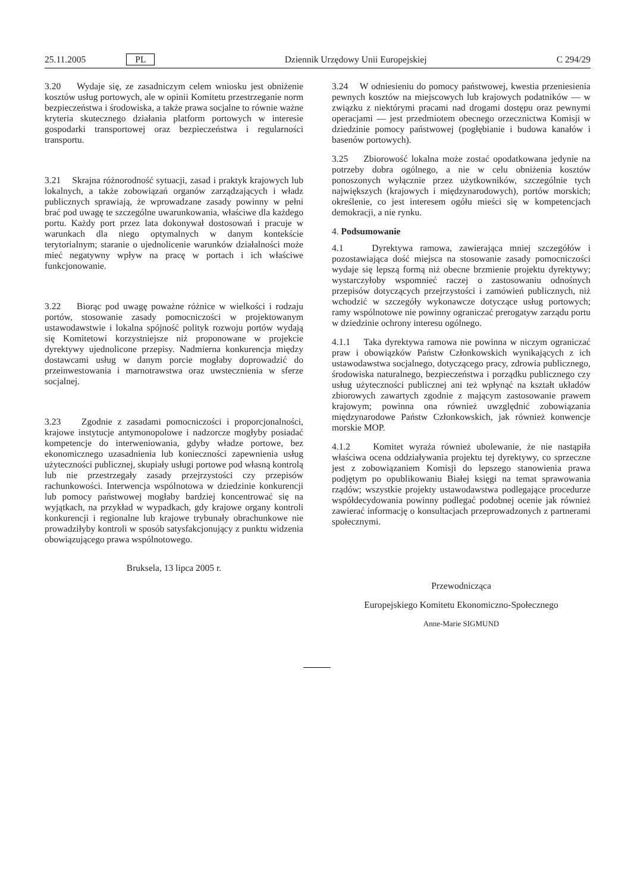25.11.2005 PL Dziennik Urzędowy Unii Europejskiej C 294/29
3.20 Wydaje się, ze zasadniczym celem wniosku jest obniżenie kosztów usług portowych, ale w opinii Komitetu przestrzeganie norm bezpieczeństwa i środowiska, a także prawa socjalne to równie ważne kryteria skutecznego działania platform portowych w interesie gospodarki transportowej oraz bezpieczeństwa i regularności transportu.
3.21 Skrajna różnorodność sytuacji, zasad i praktyk krajowych lub lokalnych, a także zobowiązań organów zarządzających i władz publicznych sprawiają, że wprowadzane zasady powinny w pełni brać pod uwagę te szczególne uwarunkowania, właściwe dla każdego portu. Każdy port przez lata dokonywał dostosowań i pracuje w warunkach dla niego optymalnych w danym kontekście terytorialnym; staranie o ujednolicenie warunków działalności może mieć negatywny wpływ na pracę w portach i ich właściwe funkcjonowanie.
3.22 Biorąc pod uwagę poważne różnice w wielkości i rodzaju portów, stosowanie zasady pomocniczości w projektowanym ustawodawstwie i lokalna spójność polityk rozwoju portów wydają się Komitetowi korzystniejsze niż proponowane w projekcie dyrektywy ujednolicone przepisy. Nadmierna konkurencja między dostawcami usług w danym porcie mogłaby doprowadzić do przeinwestowania i marnotrawstwa oraz uwstecznienia w sferze socjalnej.
3.23 Zgodnie z zasadami pomocniczości i proporcjonalności, krajowe instytucje antymonopolowe i nadzorcze mogłyby posiadać kompetencje do interweniowania, gdyby władze portowe, bez ekonomicznego uzasadnienia lub konieczności zapewnienia usług użyteczności publicznej, skupiały usługi portowe pod własną kontrolą lub nie przestrzegały zasady przejrzystości czy przepisów rachunkowości. Interwencja wspólnotowa w dziedzinie konkurencji lub pomocy państwowej mogłaby bardziej koncentrować się na wyjątkach, na przykład w wypadkach, gdy krajowe organy kontroli konkurencji i regionalne lub krajowe trybunały obrachunkowe nie prowadziłyby kontroli w sposób satysfakcjonujący z punktu widzenia obowiązującego prawa wspólnotowego.
Bruksela, 13 lipca 2005 r.
3.24 W odniesieniu do pomocy państwowej, kwestia przeniesienia pewnych kosztów na miejscowych lub krajowych podatników — w związku z niektórymi pracami nad drogami dostępu oraz pewnymi operacjami — jest przedmiotem obecnego orzecznictwa Komisji w dziedzinie pomocy państwowej (pogłębianie i budowa kanałów i basenów portowych).
3.25 Zbiorowość lokalna może zostać opodatkowana jedynie na potrzeby dobra ogólnego, a nie w celu obniżenia kosztów ponoszonych wyłącznie przez użytkowników, szczególnie tych największych (krajowych i międzynarodowych), portów morskich; określenie, co jest interesem ogółu mieści się w kompetencjach demokracji, a nie rynku.
4. Podsumowanie
4.1 Dyrektywa ramowa, zawierająca mniej szczegółów i pozostawiająca dość miejsca na stosowanie zasady pomocniczości wydaje się lepszą formą niż obecne brzmienie projektu dyrektywy; wystarczyłoby wspomnieć raczej o zastosowaniu odnośnych przepisów dotyczących przejrzystości i zamówień publicznych, niż wchodzić w szczegóły wykonawcze dotyczące usług portowych; ramy wspólnotowe nie powinny ograniczać prerogatyw zarządu portu w dziedzinie ochrony interesu ogólnego.
4.1.1 Taka dyrektywa ramowa nie powinna w niczym ograniczać praw i obowiązków Państw Członkowskich wynikających z ich ustawodawstwa socjalnego, dotyczącego pracy, zdrowia publicznego, środowiska naturalnego, bezpieczeństwa i porządku publicznego czy usług użyteczności publicznej ani też wpłynąć na kształt układów zbiorowych zawartych zgodnie z mającym zastosowanie prawem krajowym; powinna ona również uwzględnić zobowiązania międzynarodowe Państw Członkowskich, jak również konwencje morskie MOP.
4.1.2 Komitet wyraża również ubolewanie, że nie nastąpiła właściwa ocena oddziaływania projektu tej dyrektywy, co sprzeczne jest z zobowiązaniem Komisji do lepszego stanowienia prawa podjętym po opublikowaniu Białej księgi na temat sprawowania rządów; wszystkie projekty ustawodawstwa podlegające procedurze współdecydowania powinny podlegać podobnej ocenie jak również zawierać informację o konsultacjach przeprowadzonych z partnerami społecznymi.
Przewodnicząca
Europejskiego Komitetu Ekonomiczno-Społecznego
Anne-Marie SIGMUND